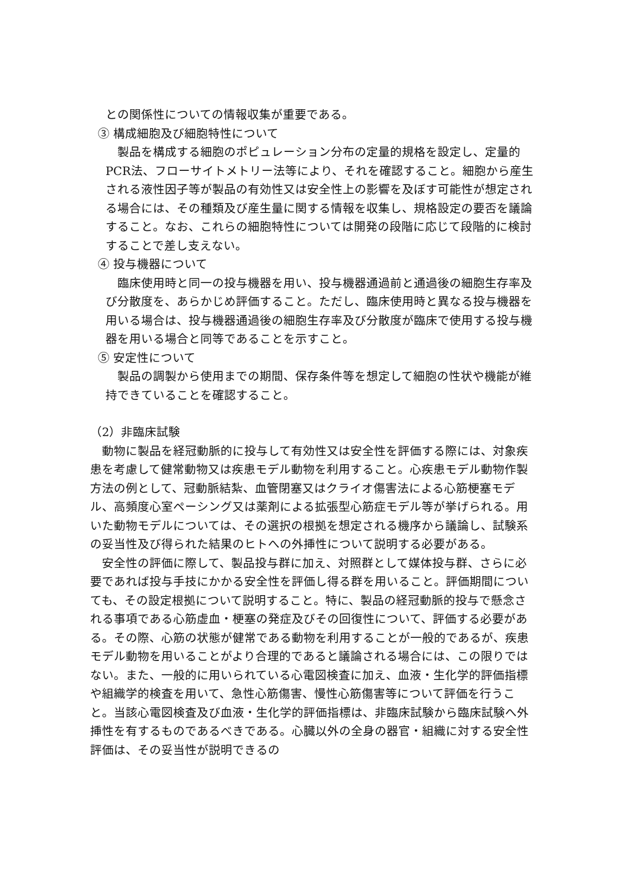との関係性についての情報収集が重要である。
③ 構成細胞及び細胞特性について
　製品を構成する細胞のポピュレーション分布の定量的規格を設定し、定量的PCR法、フローサイトメトリー法等により、それを確認すること。細胞から産生される液性因子等が製品の有効性又は安全性上の影響を及ぼす可能性が想定される場合には、その種類及び産生量に関する情報を収集し、規格設定の要否を議論すること。なお、これらの細胞特性については開発の段階に応じて段階的に検討することで差し支えない。
④ 投与機器について
　臨床使用時と同一の投与機器を用い、投与機器通過前と通過後の細胞生存率及び分散度を、あらかじめ評価すること。ただし、臨床使用時と異なる投与機器を用いる場合は、投与機器通過後の細胞生存率及び分散度が臨床で使用する投与機器を用いる場合と同等であることを示すこと。
⑤ 安定性について
　製品の調製から使用までの期間、保存条件等を想定して細胞の性状や機能が維持できていることを確認すること。
（2）非臨床試験
　動物に製品を経冠動脈的に投与して有効性又は安全性を評価する際には、対象疾患を考慮して健常動物又は疾患モデル動物を利用すること。心疾患モデル動物作製方法の例として、冠動脈結紮、血管閉塞又はクライオ傷害法による心筋梗塞モデル、高頻度心室ペーシング又は薬剤による拡張型心筋症モデル等が挙げられる。用いた動物モデルについては、その選択の根拠を想定される機序から議論し、試験系の妥当性及び得られた結果のヒトへの外挿性について説明する必要がある。
　安全性の評価に際して、製品投与群に加え、対照群として媒体投与群、さらに必要であれば投与手技にかかる安全性を評価し得る群を用いること。評価期間についても、その設定根拠について説明すること。特に、製品の経冠動脈的投与で懸念される事項である心筋虚血・梗塞の発症及びその回復性について、評価する必要がある。その際、心筋の状態が健常である動物を利用することが一般的であるが、疾患モデル動物を用いることがより合理的であると議論される場合には、この限りではない。また、一般的に用いられている心電図検査に加え、血液・生化学的評価指標や組織学的検査を用いて、急性心筋傷害、慢性心筋傷害等について評価を行うこと。当該心電図検査及び血液・生化学的評価指標は、非臨床試験から臨床試験へ外挿性を有するものであるべきである。心臓以外の全身の器官・組織に対する安全性評価は、その妥当性が説明できるの